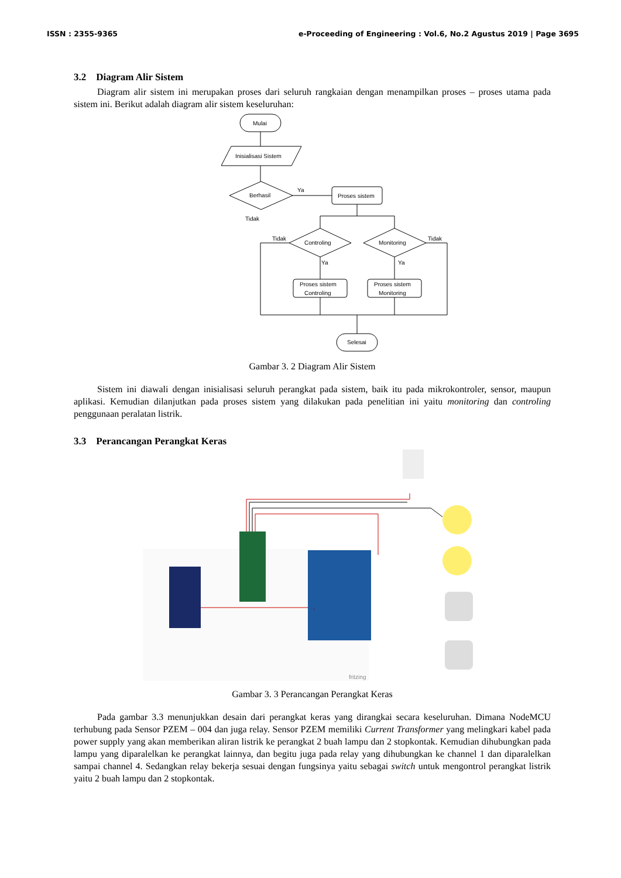ISSN : 2355-9365 e-Proceeding of Engineering : Vol.6, No.2 Agustus 2019 | Page 3695
3.2 Diagram Alir Sistem
Diagram alir sistem ini merupakan proses dari seluruh rangkaian dengan menampilkan proses – proses utama pada sistem ini. Berikut adalah diagram alir sistem keseluruhan:
Mulai
Inisialisasi Sistem
Berhasil
Proses sistem
Controling
Monitoring
Proses sistem
Controling
Proses sistem
Monitoring
Selesai
Ya
Tidak
Tidak
Tidak
Ya
Ya
Gambar 3. 2 Diagram Alir Sistem
Sistem ini diawali dengan inisialisasi seluruh perangkat pada sistem, baik itu pada mikrokontroler, sensor, maupun aplikasi. Kemudian dilanjutkan pada proses sistem yang dilakukan pada penelitian ini yaitu monitoring dan controling penggunaan peralatan listrik.
3.3 Perancangan Perangkat Keras
fritzing
Gambar 3. 3 Perancangan Perangkat Keras
Pada gambar 3.3 menunjukkan desain dari perangkat keras yang dirangkai secara keseluruhan. Dimana NodeMCU terhubung pada Sensor PZEM – 004 dan juga relay. Sensor PZEM memiliki Current Transformer yang melingkari kabel pada power supply yang akan memberikan aliran listrik ke perangkat 2 buah lampu dan 2 stopkontak. Kemudian dihubungkan pada lampu yang diparalelkan ke perangkat lainnya, dan begitu juga pada relay yang dihubungkan ke channel 1 dan diparalelkan sampai channel 4. Sedangkan relay bekerja sesuai dengan fungsinya yaitu sebagai switch untuk mengontrol perangkat listrik yaitu 2 buah lampu dan 2 stopkontak.